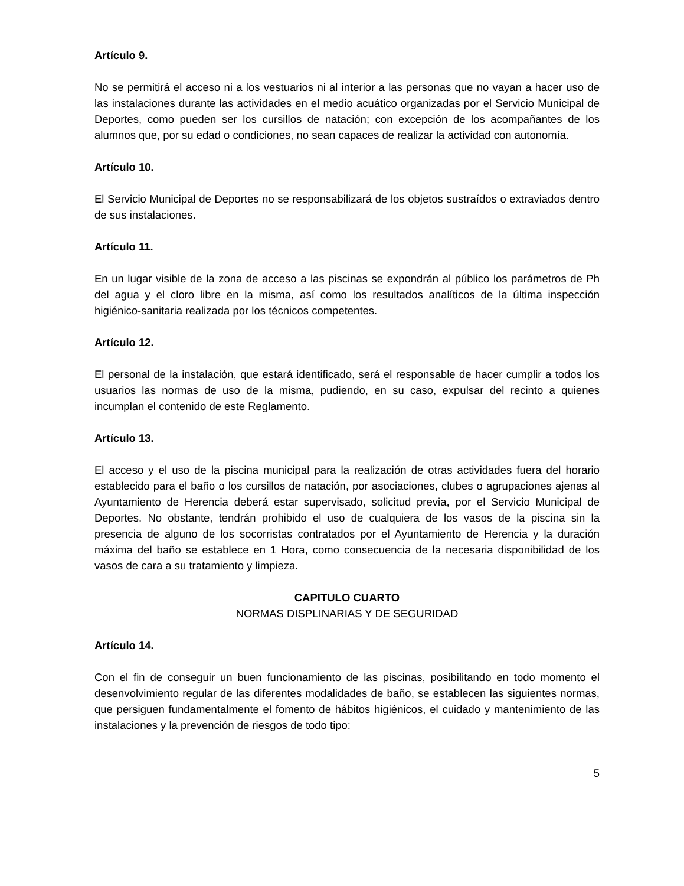Artículo 9.
No se permitirá el acceso ni a los vestuarios ni al interior a las personas que no vayan a hacer uso de las instalaciones durante las actividades en el medio acuático organizadas por el Servicio Municipal de Deportes, como pueden ser los cursillos de natación; con excepción de los acompañantes de los alumnos que, por su edad o condiciones, no sean capaces de realizar la actividad con autonomía.
Artículo 10.
El Servicio Municipal de Deportes no se responsabilizará de los objetos sustraídos o extraviados dentro de sus instalaciones.
Artículo 11.
En un lugar visible de la zona de acceso a las piscinas se expondrán al público los parámetros de Ph del agua y el cloro libre en la misma, así como los resultados analíticos de la última inspección higiénico-sanitaria realizada por los técnicos competentes.
Artículo 12.
El personal de la instalación, que estará identificado, será el responsable de hacer cumplir a todos los usuarios las normas de uso de la misma, pudiendo, en su caso, expulsar del recinto a quienes incumplan el contenido de este Reglamento.
Artículo 13.
El acceso y el uso de la piscina municipal para la realización de otras actividades fuera del horario establecido para el baño o los cursillos de natación, por asociaciones, clubes o agrupaciones ajenas al Ayuntamiento de Herencia deberá estar supervisado, solicitud previa, por el Servicio Municipal de Deportes. No obstante, tendrán prohibido el uso de cualquiera de los vasos de la piscina sin la presencia de alguno de los socorristas contratados por el Ayuntamiento de Herencia y la duración máxima del baño se establece en 1 Hora, como consecuencia de la necesaria disponibilidad de los vasos de cara a su tratamiento y limpieza.
CAPITULO CUARTO
NORMAS DISPLINARIAS Y DE SEGURIDAD
Artículo 14.
Con el fin de conseguir un buen funcionamiento de las piscinas, posibilitando en todo momento el desenvolvimiento regular de las diferentes modalidades de baño, se establecen las siguientes normas, que persiguen fundamentalmente el fomento de hábitos higiénicos, el cuidado y mantenimiento de las instalaciones y la prevención de riesgos de todo tipo:
5